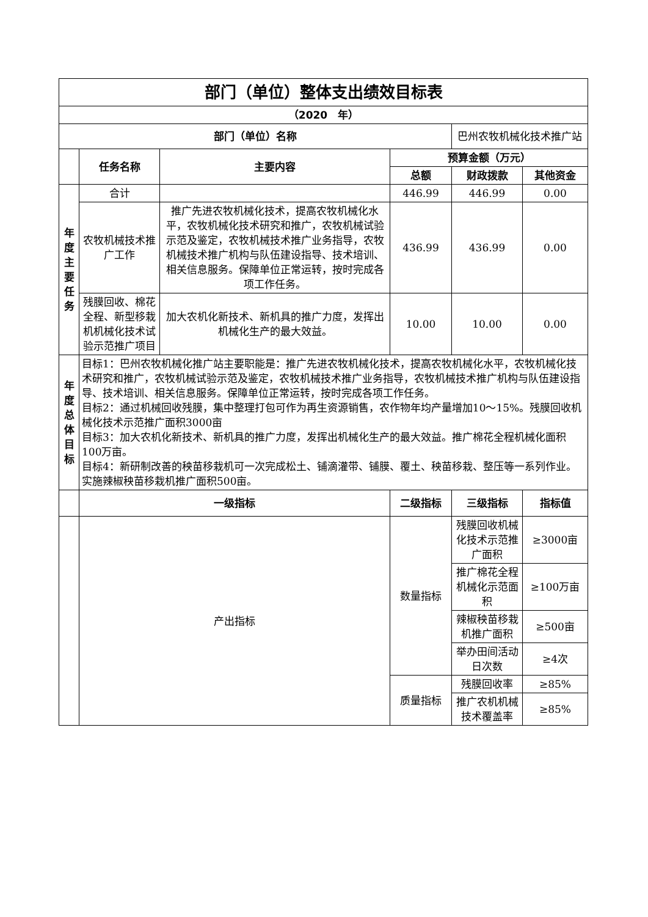| 部门（单位）整体支出绩效目标表 | | | | | |
| --- | --- | --- | --- | --- | --- |
| （2020 年） | | | | | |
| 部门（单位）名称 | | | | 巴州农牧机械化技术推广站 | |
| | 任务名称 | 主要内容 | 预算金额（万元） | | |
| | | | 总额 | 财政拨款 | 其他资金 |
| 年 度 主 要 任 务 | 合计 | | 446.99 | 446.99 | 0.00 |
| | 农牧机械技术推广工作 | 推广先进农牧机械化技术，提高农牧机械化水平，农牧机械化技术研究和推广，农牧机械试验示范及鉴定，农牧机械技术推广业务指导，农牧机械技术推广机构与队伍建设指导、技术培训、相关信息服务。保障单位正常运转，按时完成各项工作任务。 | 436.99 | 436.99 | 0.00 |
| | 残膜回收、棉花全程、新型移栽机机械化技术试验示范推广项目 | 加大农机化新技术、新机具的推广力度，发挥出机械化生产的最大效益。 | 10.00 | 10.00 | 0.00 |
| 年 度 总 体 目 标 | 目标1：巴州农牧机械化推广站主要职能是：推广先进农牧机械化技术，提高农牧机械化水平，农牧机械化技术研究和推广，农牧机械试验示范及鉴定，农牧机械技术推广业务指导，农牧机械技术推广机构与队伍建设指导、技术培训、相关信息服务。保障单位正常运转，按时完成各项工作任务。 目标2：通过机械回收残膜，集中整理打包可作为再生资源销售，农作物年均产量增加10～15%。残膜回收机械化技术示范推广面积3000亩 目标3：加大农机化新技术、新机具的推广力度，发挥出机械化生产的最大效益。推广棉花全程机械化面积 100万亩。 目标4：新研制改善的秧苗移栽机可一次完成松土、铺滴灌带、铺膜、覆土、秧苗移栽、整压等一系列作业。实施辣椒秧苗移栽机推广面积500亩。 | | | | |
| | 一级指标 | | 二级指标 | 三级指标 | 指标值 |
| | 产出指标 | | 数量指标 | 残膜回收机械化技术示范推广面积 | ≥3000亩 |
| | | | | 推广棉花全程机械化示范面积 | ≥100万亩 |
| | | | | 辣椒秧苗移栽机推广面积 | ≥500亩 |
| | | | | 举办田间活动日次数 | ≥4次 |
| | | | 质量指标 | 残膜回收率 | ≥85% |
| | | | | 推广农机机械技术覆盖率 | ≥85% |